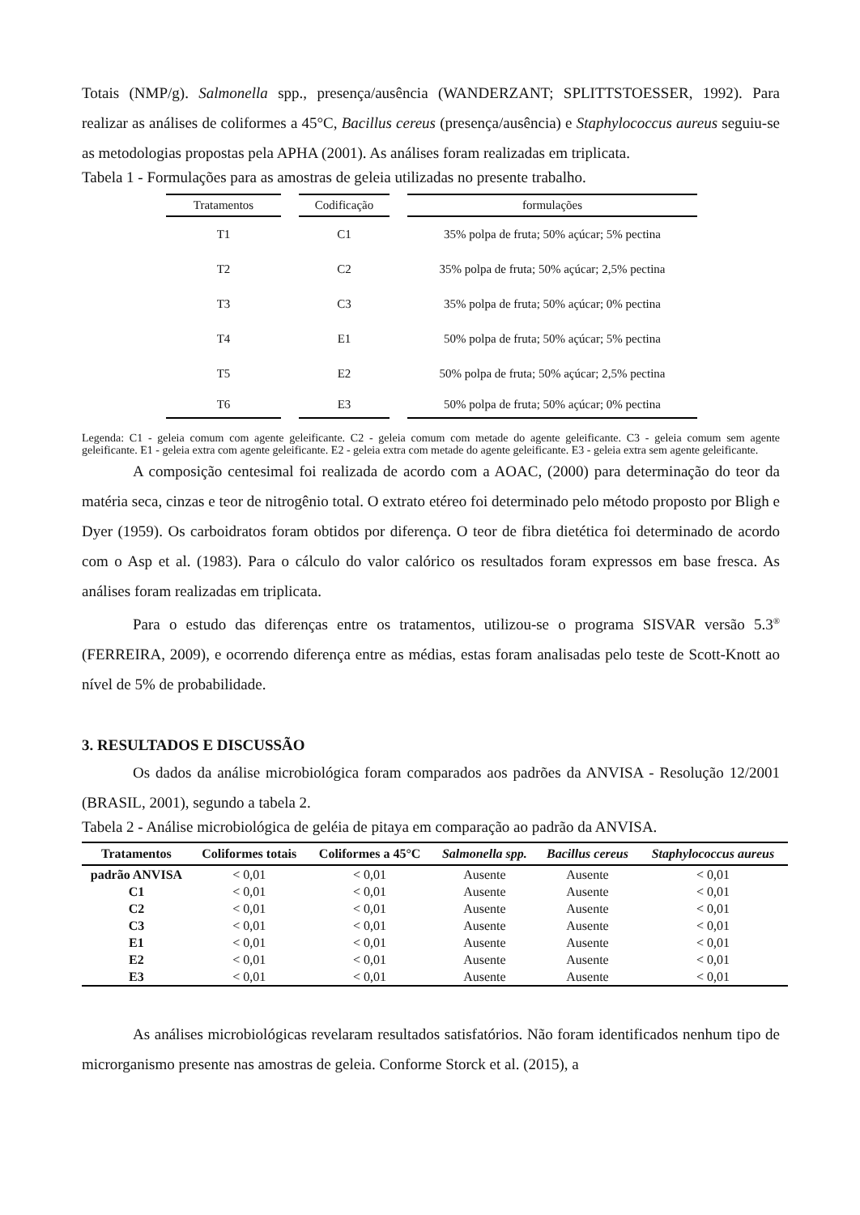Totais (NMP/g). Salmonella spp., presença/ausência (WANDERZANT; SPLITTSTOESSER, 1992). Para realizar as análises de coliformes a 45°C, Bacillus cereus (presença/ausência) e Staphylococcus aureus seguiu-se as metodologias propostas pela APHA (2001). As análises foram realizadas em triplicata.
Tabela 1 - Formulações para as amostras de geleia utilizadas no presente trabalho.
| Tratamentos | | Codificação | | formulações |
| --- | --- | --- | --- | --- |
| T1 | | C1 | | 35% polpa de fruta; 50% açúcar; 5% pectina |
| T2 | | C2 | | 35% polpa de fruta; 50% açúcar; 2,5% pectina |
| T3 | | C3 | | 35% polpa de fruta; 50% açúcar; 0% pectina |
| T4 | | E1 | | 50% polpa de fruta; 50% açúcar; 5% pectina |
| T5 | | E2 | | 50% polpa de fruta; 50% açúcar; 2,5% pectina |
| T6 | | E3 | | 50% polpa de fruta; 50% açúcar; 0% pectina |
Legenda: C1 - geleia comum com agente geleificante. C2 - geleia comum com metade do agente geleificante. C3 - geleia comum sem agente geleificante. E1 - geleia extra com agente geleificante. E2 - geleia extra com metade do agente geleificante. E3 - geleia extra sem agente geleificante.
A composição centesimal foi realizada de acordo com a AOAC, (2000) para determinação do teor da matéria seca, cinzas e teor de nitrogênio total. O extrato etéreo foi determinado pelo método proposto por Bligh e Dyer (1959). Os carboidratos foram obtidos por diferença. O teor de fibra dietética foi determinado de acordo com o Asp et al. (1983). Para o cálculo do valor calórico os resultados foram expressos em base fresca. As análises foram realizadas em triplicata.
Para o estudo das diferenças entre os tratamentos, utilizou-se o programa SISVAR versão 5.3<sup>®</sup> (FERREIRA, 2009), e ocorrendo diferença entre as médias, estas foram analisadas pelo teste de Scott-Knott ao nível de 5% de probabilidade.
3. RESULTADOS E DISCUSSÃO
Os dados da análise microbiológica foram comparados aos padrões da ANVISA - Resolução 12/2001 (BRASIL, 2001), segundo a tabela 2.
Tabela 2 - Análise microbiológica de geléia de pitaya em comparação ao padrão da ANVISA.
| Tratamentos | Coliformes totais | Coliformes a 45°C | Salmonella spp. | Bacillus cereus | Staphylococcus aureus |
| --- | --- | --- | --- | --- | --- |
| padrão ANVISA | < 0,01 | < 0,01 | Ausente | Ausente | < 0,01 |
| C1 | < 0,01 | < 0,01 | Ausente | Ausente | < 0,01 |
| C2 | < 0,01 | < 0,01 | Ausente | Ausente | < 0,01 |
| C3 | < 0,01 | < 0,01 | Ausente | Ausente | < 0,01 |
| E1 | < 0,01 | < 0,01 | Ausente | Ausente | < 0,01 |
| E2 | < 0,01 | < 0,01 | Ausente | Ausente | < 0,01 |
| E3 | < 0,01 | < 0,01 | Ausente | Ausente | < 0,01 |
As análises microbiológicas revelaram resultados satisfatórios. Não foram identificados nenhum tipo de microrganismo presente nas amostras de geleia. Conforme Storck et al. (2015), a